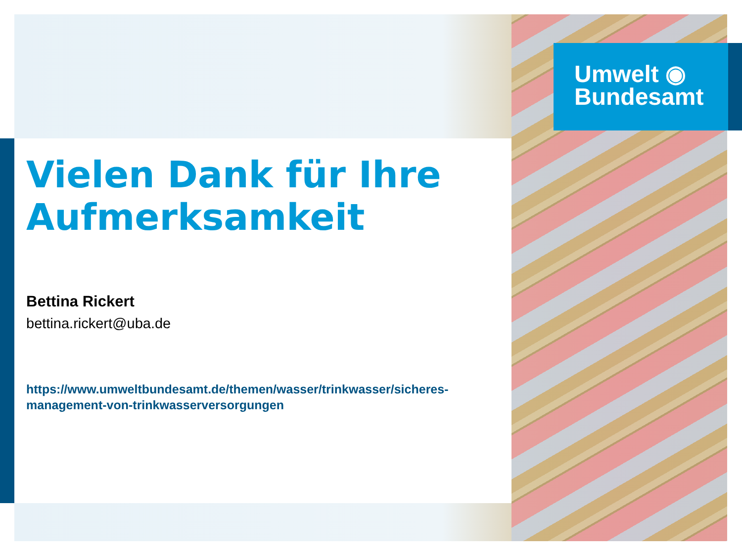Umwelt ◉
Bundesamt
Vielen Dank für Ihre Aufmerksamkeit
Bettina Rickert
bettina.rickert@uba.de
https://www.umweltbundesamt.de/themen/wasser/trinkwasser/sicheres-management-von-trinkwasserversorgungen